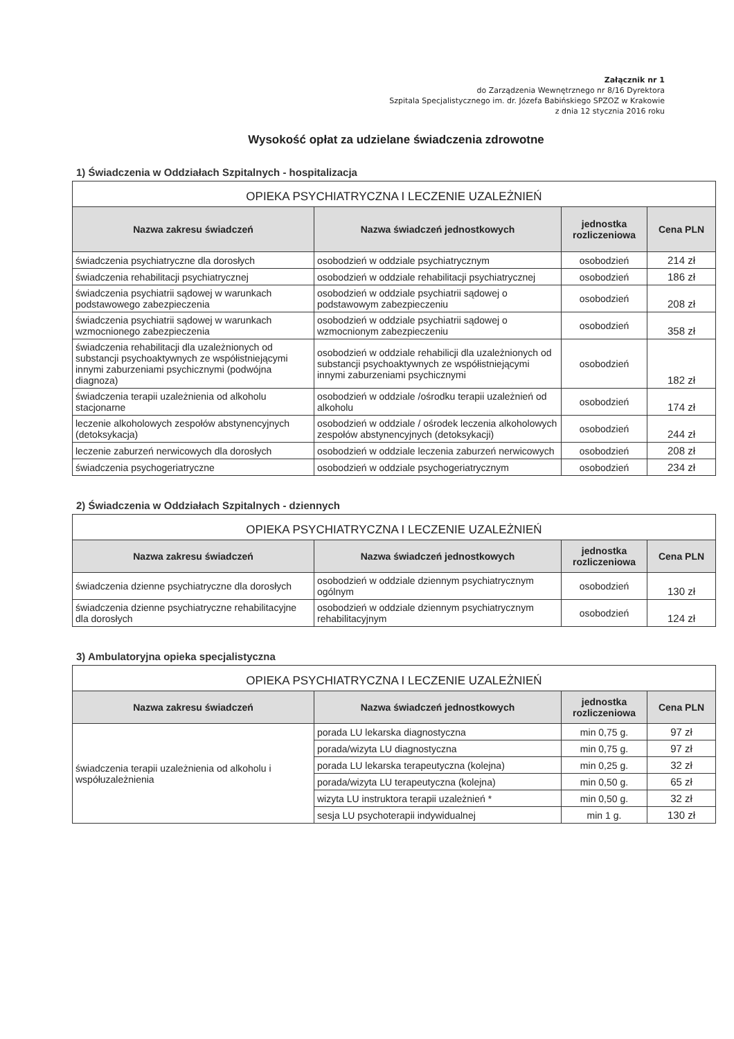Załącznik nr 1
do Zarządzenia Wewnętrznego nr 8/16 Dyrektora
Szpitala Specjalistycznego im. dr. Józefa Babińskiego SPZOZ w Krakowie
z dnia 12 stycznia 2016 roku
Wysokość opłat za udzielane świadczenia zdrowotne
1) Świadczenia w Oddziałach Szpitalnych - hospitalizacja
| OPIEKA PSYCHIATRYCZNA I LECZENIE UZALEŻNIEŃ | | | |
| --- | --- | --- | --- |
| Nazwa zakresu świadczeń | Nazwa świadczeń jednostkowych | jednostka rozliczeniowa | Cena PLN |
| świadczenia psychiatryczne dla dorosłych | osobodzień w oddziale psychiatrycznym | osobodzień | 214 zł |
| świadczenia rehabilitacji psychiatrycznej | osobodzień w oddziale rehabilitacji psychiatrycznej | osobodzień | 186 zł |
| świadczenia psychiatrii sądowej w warunkach podstawowego zabezpieczenia | osobodzień w oddziale psychiatrii sądowej o podstawowym zabezpieczeniu | osobodzień | 208 zł |
| świadczenia psychiatrii sądowej w warunkach wzmocnionego zabezpieczenia | osobodzień w oddziale psychiatrii sądowej o wzmocnionym zabezpieczeniu | osobodzień | 358 zł |
| świadczenia rehabilitacji dla uzależnionych od substancji psychoaktywnych ze współistniejącymi innymi zaburzeniami psychicznymi (podwójna diagnoza) | osobodzień w oddziale rehabilicji dla uzależnionych od substancji psychoaktywnych ze współistniejącymi innymi zaburzeniami psychicznymi | osobodzień | 182 zł |
| świadczenia terapii uzależnienia od alkoholu stacjonarne | osobodzień w oddziale /ośrodku terapii uzależnień od alkoholu | osobodzień | 174 zł |
| leczenie alkoholowych zespołów abstynencyjnych (detoksykacja) | osobodzień w oddziale / ośrodek leczenia alkoholowych zespołów abstynencyjnych (detoksykacji) | osobodzień | 244 zł |
| leczenie zaburzeń nerwicowych dla dorosłych | osobodzień w oddziale leczenia zaburzeń nerwicowych | osobodzień | 208 zł |
| świadczenia psychogeriatryczne | osobodzień w oddziale psychogeriatrycznym | osobodzień | 234 zł |
2) Świadczenia w Oddziałach Szpitalnych - dziennych
| OPIEKA PSYCHIATRYCZNA I LECZENIE UZALEŻNIEŃ | | | |
| --- | --- | --- | --- |
| Nazwa zakresu świadczeń | Nazwa świadczeń jednostkowych | jednostka rozliczeniowa | Cena PLN |
| świadczenia dzienne psychiatryczne dla dorosłych | osobodzień w oddziale dziennym psychiatrycznym ogólnym | osobodzień | 130 zł |
| świadczenia dzienne psychiatryczne rehabilitacyjne dla dorosłych | osobodzień w oddziale dziennym psychiatrycznym rehabilitacyjnym | osobodzień | 124 zł |
3) Ambulatoryjna opieka specjalistyczna
| OPIEKA PSYCHIATRYCZNA I LECZENIE UZALEŻNIEŃ | | | |
| --- | --- | --- | --- |
| Nazwa zakresu świadczeń | Nazwa świadczeń jednostkowych | jednostka rozliczeniowa | Cena PLN |
| świadczenia terapii uzależnienia od alkoholu i współuzależnienia | porada LU lekarska diagnostyczna | min 0,75 g. | 97 zł |
| | porada/wizyta LU diagnostyczna | min 0,75 g. | 97 zł |
| | porada LU lekarska terapeutyczna (kolejna) | min 0,25 g. | 32 zł |
| | porada/wizyta LU terapeutyczna (kolejna) | min 0,50 g. | 65 zł |
| | wizyta LU instruktora terapii uzależnień * | min 0,50 g. | 32 zł |
| | sesja LU psychoterapii indywidualnej | min 1 g. | 130 zł |